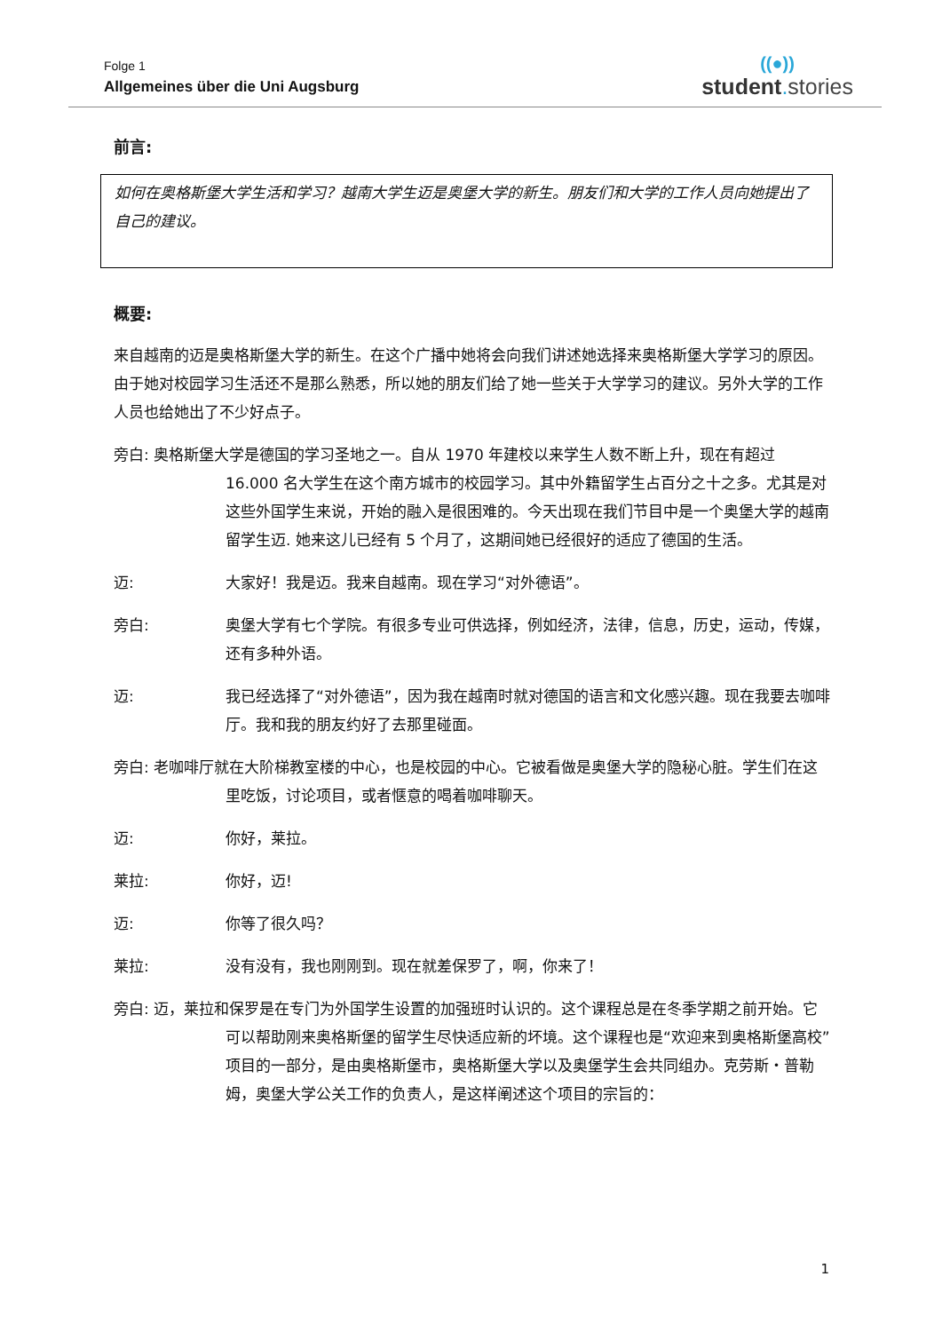Folge 1
Allgemeines über die Uni Augsburg
((●))
student. stories
前言:
如何在奥格斯堡大学生活和学习？越南大学生迈是奥堡大学的新生。朋友们和大学的工作人员向她提出了自己的建议。
概要:
来自越南的迈是奥格斯堡大学的新生。在这个广播中她将会向我们讲述她选择来奥格斯堡大学学习的原因。由于她对校园学习生活还不是那么熟悉，所以她的朋友们给了她一些关于大学学习的建议。另外大学的工作人员也给她出了不少好点子。
旁白: 奥格斯堡大学是德国的学习圣地之一。自从 1970 年建校以来学生人数不断上升，现在有超过 16.000 名大学生在这个南方城市的校园学习。其中外籍留学生占百分之十之多。尤其是对这些外国学生来说，开始的融入是很困难的。今天出现在我们节目中是一个奥堡大学的越南留学生迈. 她来这儿已经有 5 个月了，这期间她已经很好的适应了德国的生活。
迈: 大家好！我是迈。我来自越南。现在学习“对外德语”。
旁白: 奥堡大学有七个学院。有很多专业可供选择，例如经济，法律，信息，历史，运动，传媒，还有多种外语。
迈: 我已经选择了“对外德语”，因为我在越南时就对德国的语言和文化感兴趣。现在我要去咖啡厅。我和我的朋友约好了去那里碰面。
旁白: 老咖啡厅就在大阶梯教室楼的中心，也是校园的中心。它被看做是奥堡大学的隐秘心脏。学生们在这里吃饭，讨论项目，或者惬意的喝着咖啡聊天。
迈: 你好，莱拉。
莱拉: 你好，迈!
迈: 你等了很久吗？
莱拉: 没有没有，我也刚刚到。现在就差保罗了，啊，你来了！
旁白: 迈，莱拉和保罗是在专门为外国学生设置的加强班时认识的。这个课程总是在冬季学期之前开始。它可以帮助刚来奥格斯堡的留学生尽快适应新的坏境。这个课程也是“欢迎来到奥格斯堡高校”项目的一部分，是由奥格斯堡市，奥格斯堡大学以及奥堡学生会共同组办。克劳斯・普勒姆，奥堡大学公关工作的负责人，是这样阐述这个项目的宗旨的：
1